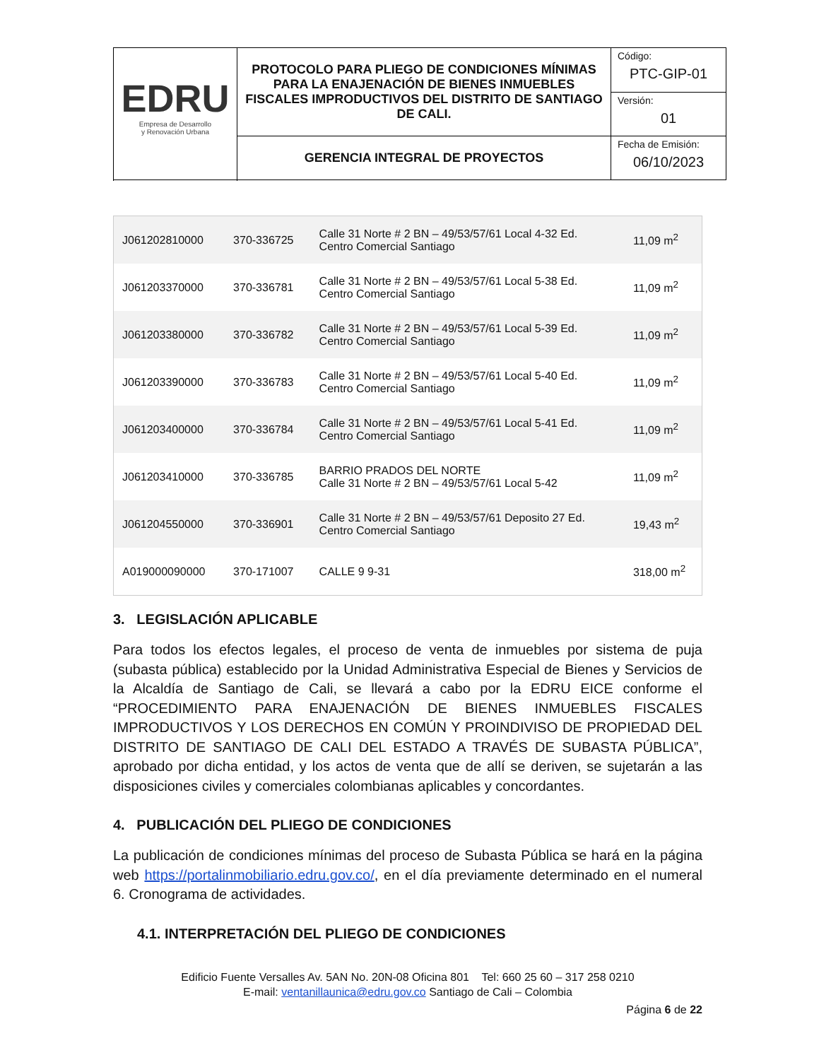| EDRU Empresa de Desarrollo y Renovación Urbana | PROTOCOLO PARA PLIEGO DE CONDICIONES MÍNIMAS PARA LA ENAJENACIÓN DE BIENES INMUEBLES FISCALES IMPRODUCTIVOS DEL DISTRITO DE SANTIAGO DE CALI. | Código: PTC-GIP-01 |
| | | Versión: 01 |
| | GERENCIA INTEGRAL DE PROYECTOS | Fecha de Emisión: 06/10/2023 |
| J061202810000 | 370-336725 | Calle 31 Norte # 2 BN – 49/53/57/61 Local 4-32 Ed. Centro Comercial Santiago | 11,09 m<sup>2</sup> |
| J061203370000 | 370-336781 | Calle 31 Norte # 2 BN – 49/53/57/61 Local 5-38 Ed. Centro Comercial Santiago | 11,09 m<sup>2</sup> |
| J061203380000 | 370-336782 | Calle 31 Norte # 2 BN – 49/53/57/61 Local 5-39 Ed. Centro Comercial Santiago | 11,09 m<sup>2</sup> |
| J061203390000 | 370-336783 | Calle 31 Norte # 2 BN – 49/53/57/61 Local 5-40 Ed. Centro Comercial Santiago | 11,09 m<sup>2</sup> |
| J061203400000 | 370-336784 | Calle 31 Norte # 2 BN – 49/53/57/61 Local 5-41 Ed. Centro Comercial Santiago | 11,09 m<sup>2</sup> |
| J061203410000 | 370-336785 | BARRIO PRADOS DEL NORTE Calle 31 Norte # 2 BN – 49/53/57/61 Local 5-42 | 11,09 m<sup>2</sup> |
| J061204550000 | 370-336901 | Calle 31 Norte # 2 BN – 49/53/57/61 Deposito 27 Ed. Centro Comercial Santiago | 19,43 m<sup>2</sup> |
| A019000090000 | 370-171007 | CALLE 9 9-31 | 318,00 m<sup>2</sup> |
3. LEGISLACIÓN APLICABLE
Para todos los efectos legales, el proceso de venta de inmuebles por sistema de puja (subasta pública) establecido por la Unidad Administrativa Especial de Bienes y Servicios de la Alcaldía de Santiago de Cali, se llevará a cabo por la EDRU EICE conforme el “PROCEDIMIENTO PARA ENAJENACIÓN DE BIENES INMUEBLES FISCALES IMPRODUCTIVOS Y LOS DERECHOS EN COMÚN Y PROINDIVISO DE PROPIEDAD DEL DISTRITO DE SANTIAGO DE CALI DEL ESTADO A TRAVÉS DE SUBASTA PÚBLICA”, aprobado por dicha entidad, y los actos de venta que de allí se deriven, se sujetarán a las disposiciones civiles y comerciales colombianas aplicables y concordantes.
4. PUBLICACIÓN DEL PLIEGO DE CONDICIONES
La publicación de condiciones mínimas del proceso de Subasta Pública se hará en la página web https://portalinmobiliario.edru.gov.co/, en el día previamente determinado en el numeral 6. Cronograma de actividades.
4.1. INTERPRETACIÓN DEL PLIEGO DE CONDICIONES
Edificio Fuente Versalles Av. 5AN No. 20N-08 Oficina 801 Tel: 660 25 60 – 317 258 0210
E-mail: ventanillaunica@edru.gov.co Santiago de Cali – Colombia
Página 6 de 22